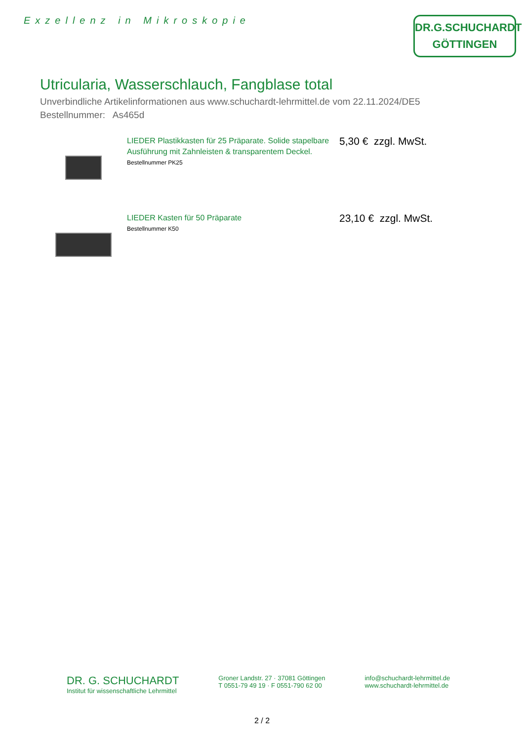Exzellenz in Mikroskopie
DR.G.SCHUCHARDT
GÖTTINGEN
Utricularia, Wasserschlauch, Fangblase total
Unverbindliche Artikelinformationen aus www.schuchardt-lehrmittel.de vom 22.11.2024/DE5
Bestellnummer: As465d
LIEDER Plastikkasten für 25 Präparate. Solide stapelbare Ausführung mit Zahnleisten & transparentem Deckel.
Bestellnummer PK25
5,30 € zzgl. MwSt.
LIEDER Kasten für 50 Präparate
Bestellnummer K50
23,10 € zzgl. MwSt.
DR. G. SCHUCHARDT
Institut für wissenschaftliche Lehrmittel
Groner Landstr. 27 · 37081 Göttingen
T 0551-79 49 19 · F 0551-790 62 00
info@schuchardt-lehrmittel.de
www.schuchardt-lehrmittel.de
2 / 2